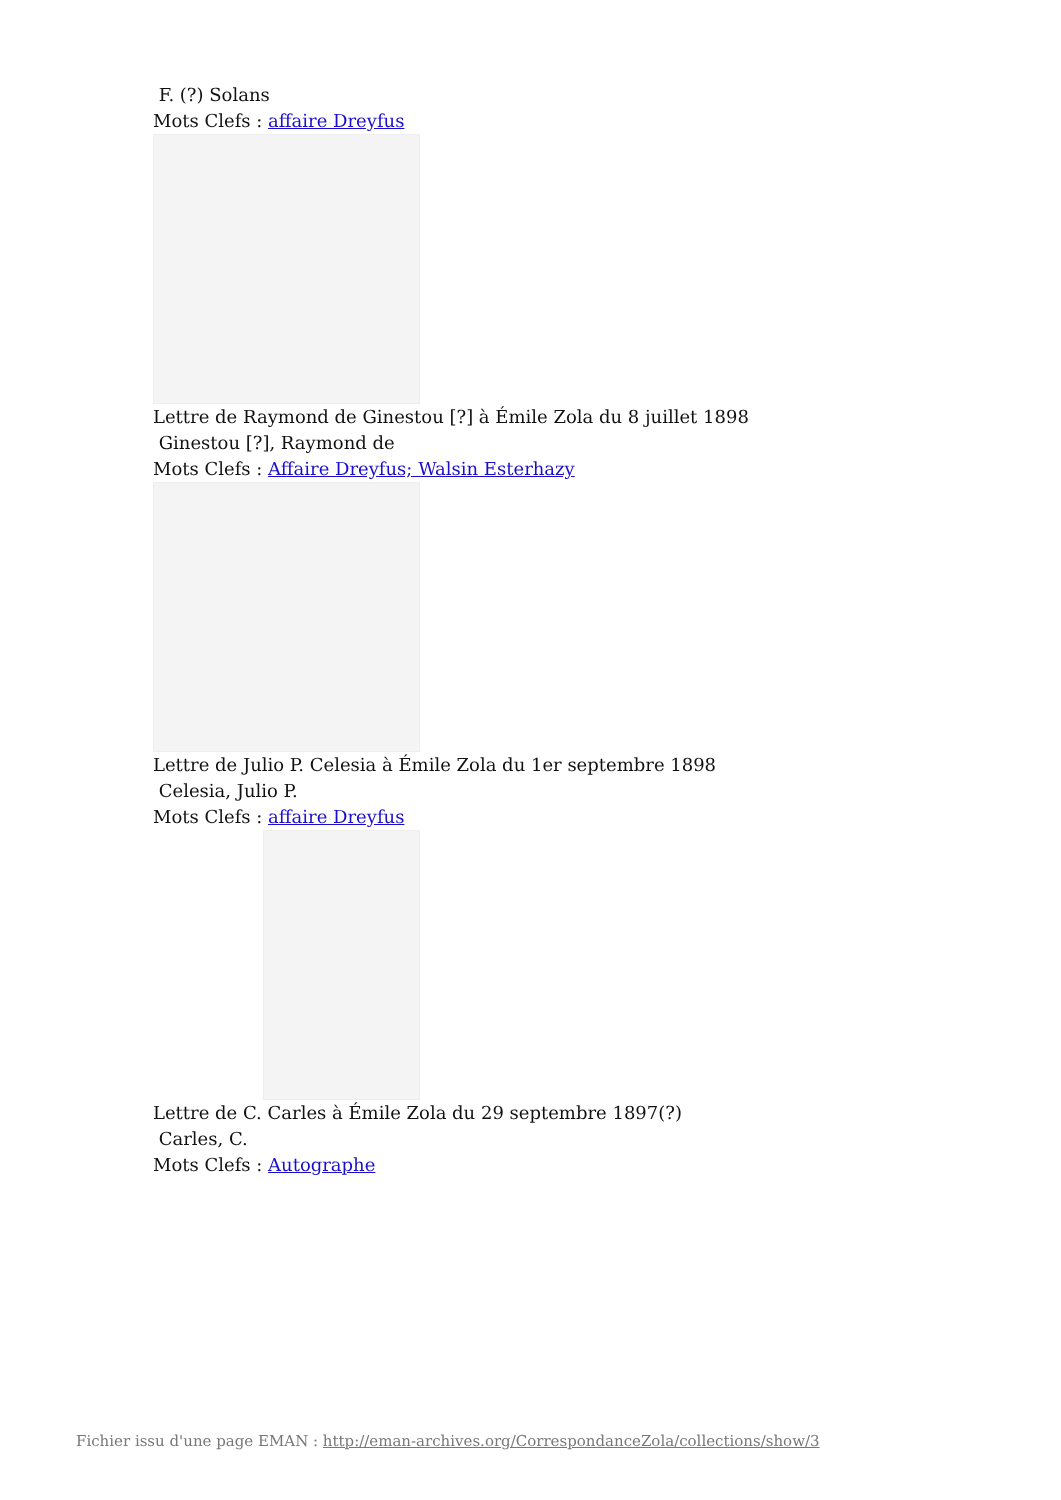F. (?) Solans
Mots Clefs : affaire Dreyfus
Lettre de Raymond de Ginestou [?] à Émile Zola du 8 juillet 1898
Ginestou [?], Raymond de
Mots Clefs : Affaire Dreyfus; Walsin Esterhazy
Lettre de Julio P. Celesia à Émile Zola du 1er septembre 1898
Celesia, Julio P.
Mots Clefs : affaire Dreyfus
Lettre de C. Carles à Émile Zola du 29 septembre 1897(?)
Carles, C.
Mots Clefs : Autographe
Fichier issu d'une page EMAN : http://eman-archives.org/CorrespondanceZola/collections/show/3